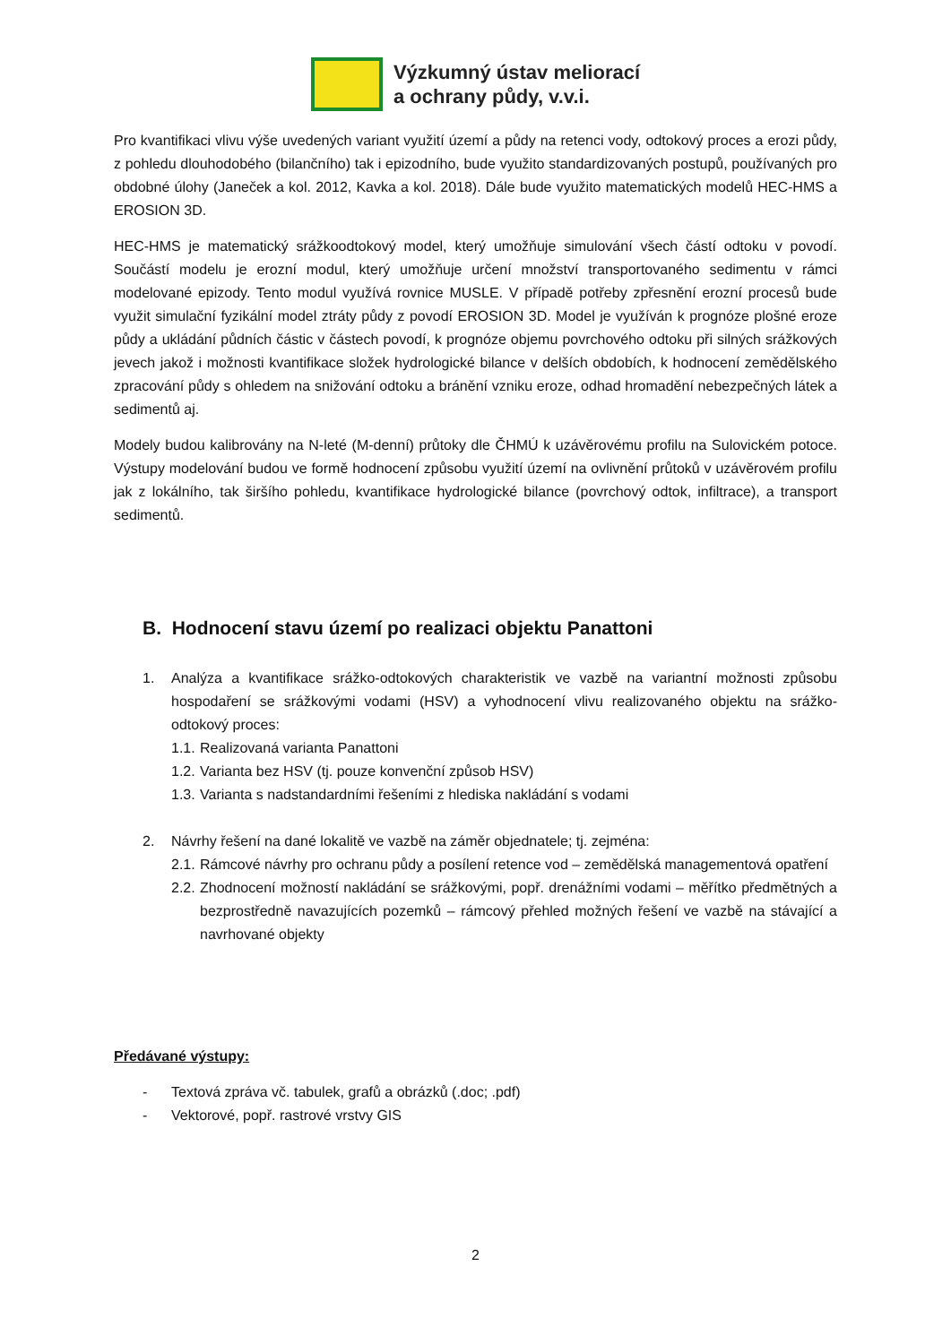Výzkumný ústav meliorací
a ochrany půdy, v.v.i.
Pro kvantifikaci vlivu výše uvedených variant využití území a půdy na retenci vody, odtokový proces a erozi půdy, z pohledu dlouhodobého (bilančního) tak i epizodního, bude využito standardizovaných postupů, používaných pro obdobné úlohy (Janeček a kol. 2012, Kavka a kol. 2018). Dále bude využito matematických modelů HEC-HMS a EROSION 3D.
HEC-HMS je matematický srážkoodtokový model, který umožňuje simulování všech částí odtoku v povodí. Součástí modelu je erozní modul, který umožňuje určení množství transportovaného sedimentu v rámci modelované epizody. Tento modul využívá rovnice MUSLE. V případě potřeby zpřesnění erozní procesů bude využit simulační fyzikální model ztráty půdy z povodí EROSION 3D. Model je využíván k prognóze plošné eroze půdy a ukládání půdních částic v částech povodí, k prognóze objemu povrchového odtoku při silných srážkových jevech jakož i možnosti kvantifikace složek hydrologické bilance v delších obdobích, k hodnocení zemědělského zpracování půdy s ohledem na snižování odtoku a bránění vzniku eroze, odhad hromadění nebezpečných látek a sedimentů aj.
Modely budou kalibrovány na N-leté (M-denní) průtoky dle ČHMÚ k uzávěrovému profilu na Sulovickém potoce. Výstupy modelování budou ve formě hodnocení způsobu využití území na ovlivnění průtoků v uzávěrovém profilu jak z lokálního, tak širšího pohledu, kvantifikace hydrologické bilance (povrchový odtok, infiltrace), a transport sedimentů.
B. Hodnocení stavu území po realizaci objektu Panattoni
1. Analýza a kvantifikace srážko-odtokových charakteristik ve vazbě na variantní možnosti způsobu hospodaření se srážkovými vodami (HSV) a vyhodnocení vlivu realizovaného objektu na srážko-odtokový proces:
1.1. Realizovaná varianta Panattoni
1.2. Varianta bez HSV (tj. pouze konvenční způsob HSV)
1.3. Varianta s nadstandardními řešeními z hlediska nakládání s vodami
2. Návrhy řešení na dané lokalitě ve vazbě na záměr objednatele; tj. zejména:
2.1. Rámcové návrhy pro ochranu půdy a posílení retence vod – zemědělská managementová opatření
2.2. Zhodnocení možností nakládání se srážkovými, popř. drenážními vodami – měřítko předmětných a bezprostředně navazujících pozemků – rámcový přehled možných řešení ve vazbě na stávající a navrhované objekty
Předávané výstupy:
- Textová zpráva vč. tabulek, grafů a obrázků (.doc; .pdf)
- Vektorové, popř. rastrové vrstvy GIS
2